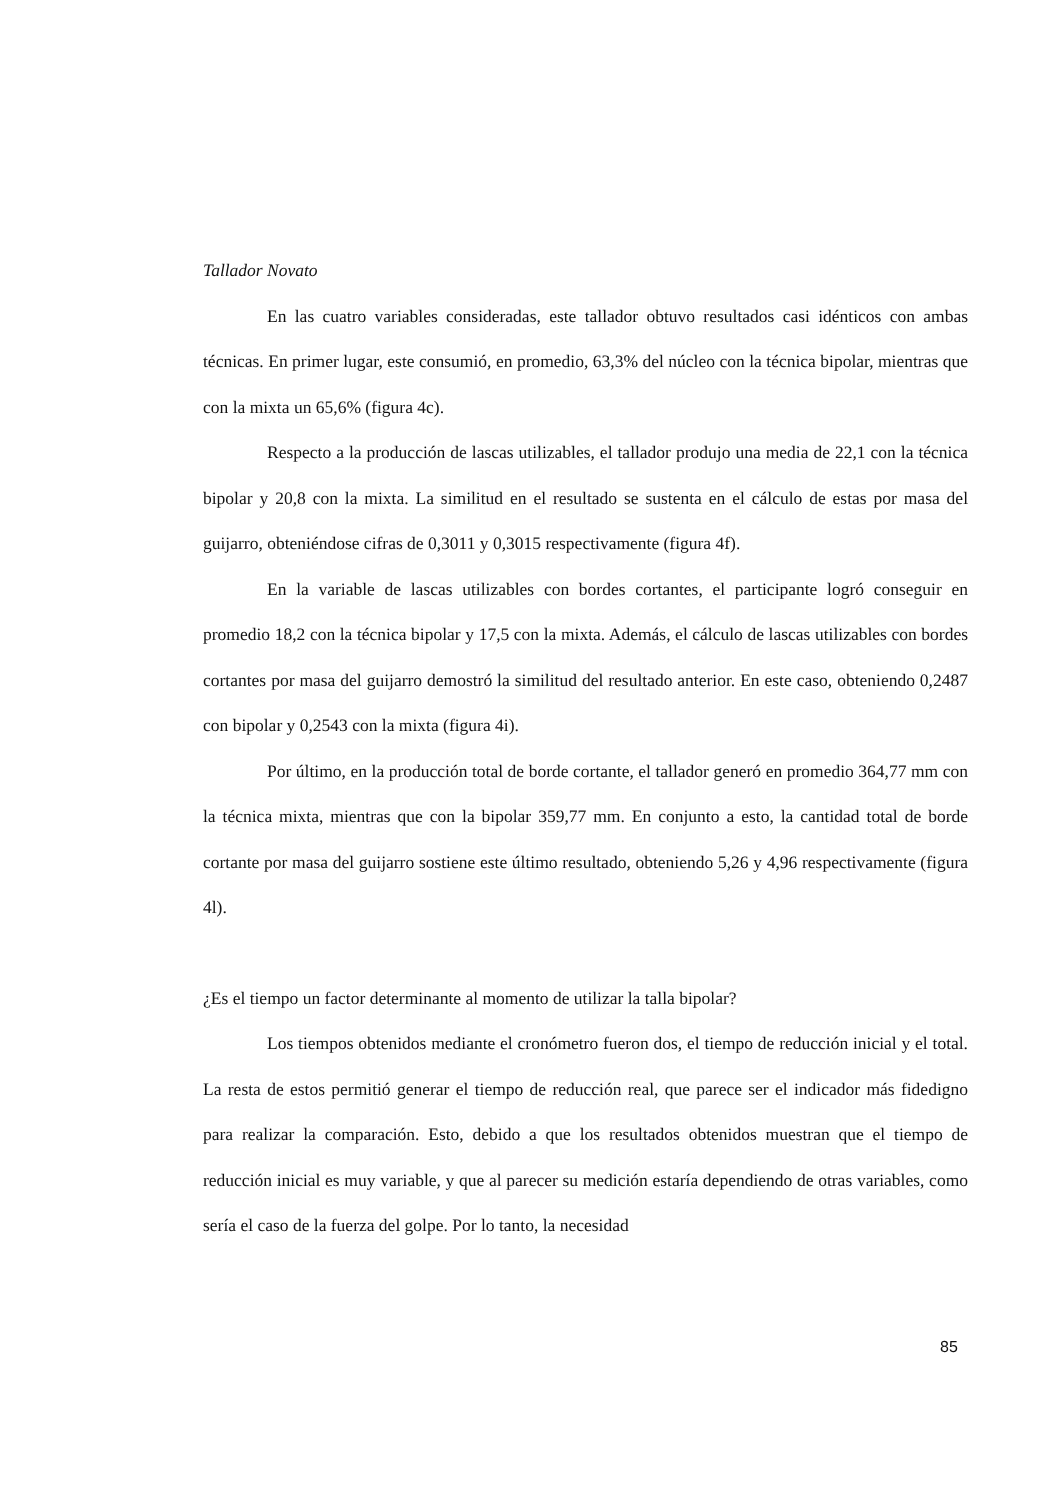Tallador Novato
En las cuatro variables consideradas, este tallador obtuvo resultados casi idénticos con ambas técnicas. En primer lugar, este consumió, en promedio, 63,3% del núcleo con la técnica bipolar, mientras que con la mixta un 65,6% (figura 4c).
Respecto a la producción de lascas utilizables, el tallador produjo una media de 22,1 con la técnica bipolar y 20,8 con la mixta. La similitud en el resultado se sustenta en el cálculo de estas por masa del guijarro, obteniéndose cifras de 0,3011 y 0,3015 respectivamente (figura 4f).
En la variable de lascas utilizables con bordes cortantes, el participante logró conseguir en promedio 18,2 con la técnica bipolar y 17,5 con la mixta. Además, el cálculo de lascas utilizables con bordes cortantes por masa del guijarro demostró la similitud del resultado anterior. En este caso, obteniendo 0,2487 con bipolar y 0,2543 con la mixta (figura 4i).
Por último, en la producción total de borde cortante, el tallador generó en promedio 364,77 mm con la técnica mixta, mientras que con la bipolar 359,77 mm. En conjunto a esto, la cantidad total de borde cortante por masa del guijarro sostiene este último resultado, obteniendo 5,26 y 4,96 respectivamente (figura 4l).
¿Es el tiempo un factor determinante al momento de utilizar la talla bipolar?
Los tiempos obtenidos mediante el cronómetro fueron dos, el tiempo de reducción inicial y el total. La resta de estos permitió generar el tiempo de reducción real, que parece ser el indicador más fidedigno para realizar la comparación. Esto, debido a que los resultados obtenidos muestran que el tiempo de reducción inicial es muy variable, y que al parecer su medición estaría dependiendo de otras variables, como sería el caso de la fuerza del golpe. Por lo tanto, la necesidad
85